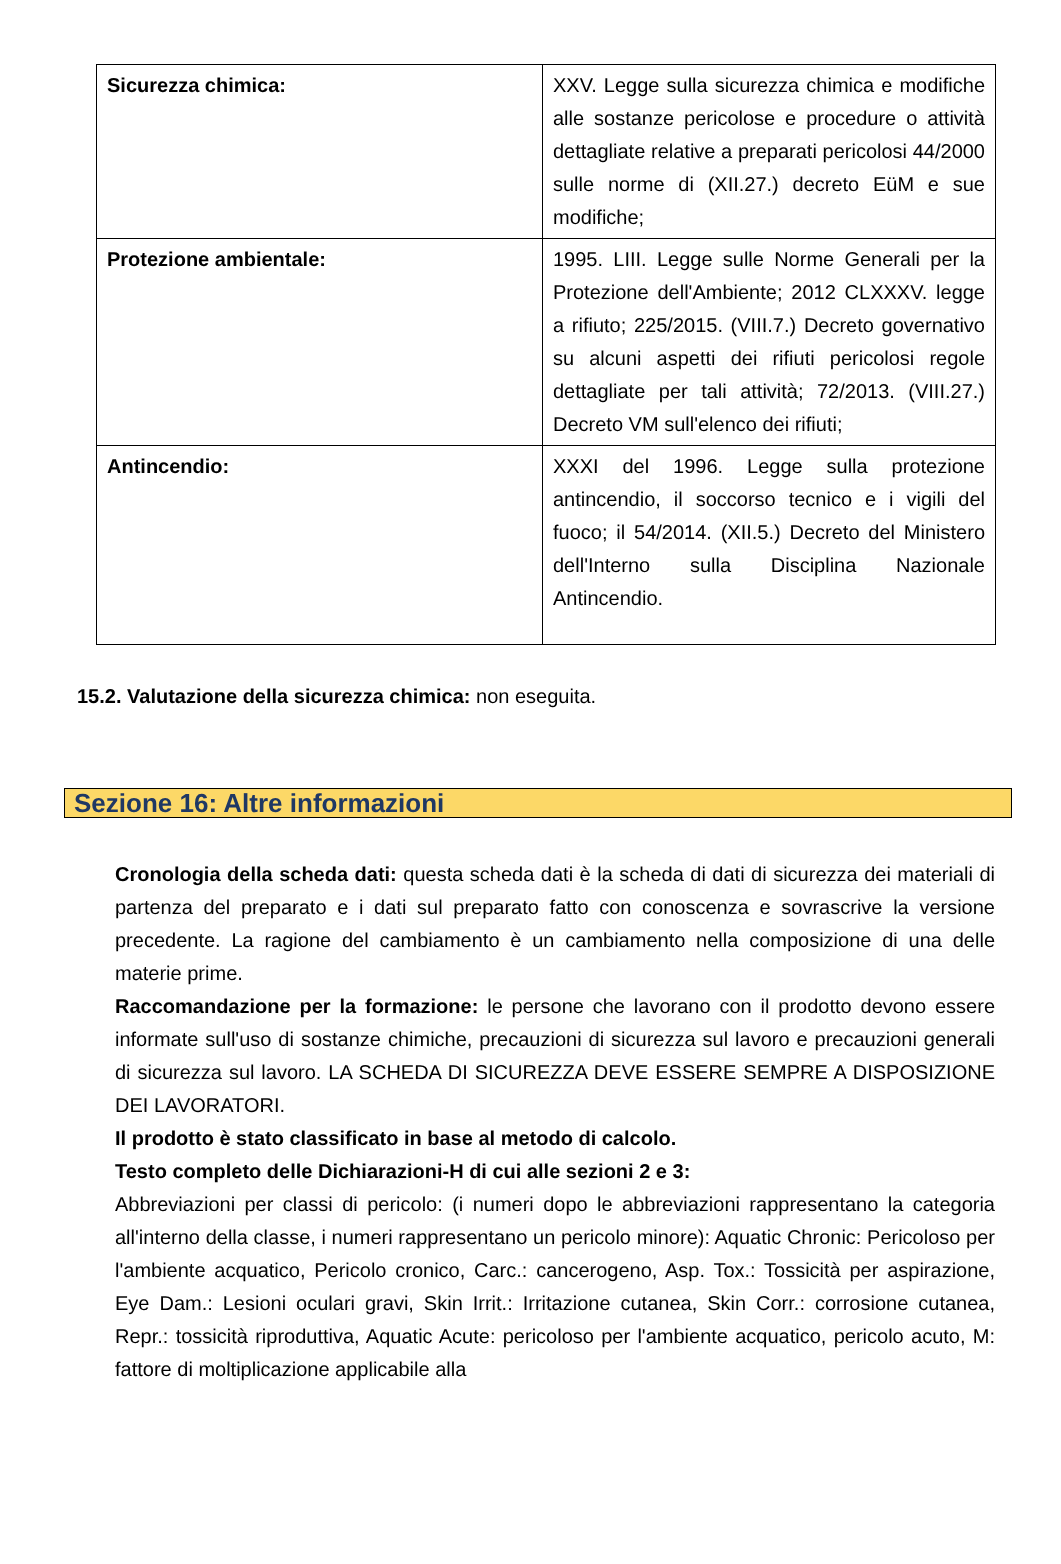| Sicurezza chimica: | XXV. Legge sulla sicurezza chimica e modifiche alle sostanze pericolose e procedure o attività dettagliate relative a preparati pericolosi 44/2000 sulle norme di (XII.27.) decreto EüM e sue modifiche; |
| Protezione ambientale: | 1995. LIII. Legge sulle Norme Generali per la Protezione dell'Ambiente; 2012 CLXXXV. legge a rifiuto; 225/2015. (VIII.7.) Decreto governativo su alcuni aspetti dei rifiuti pericolosi regole dettagliate per tali attività; 72/2013. (VIII.27.) Decreto VM sull'elenco dei rifiuti; |
| Antincendio: | XXXI del 1996. Legge sulla protezione antincendio, il soccorso tecnico e i vigili del fuoco; il 54/2014. (XII.5.) Decreto del Ministero dell'Interno sulla Disciplina Nazionale Antincendio. |
15.2. Valutazione della sicurezza chimica: non eseguita.
Sezione 16: Altre informazioni
Cronologia della scheda dati: questa scheda dati è la scheda di dati di sicurezza dei materiali di partenza del preparato e i dati sul preparato fatto con conoscenza e sovrascrive la versione precedente. La ragione del cambiamento è un cambiamento nella composizione di una delle materie prime.
Raccomandazione per la formazione: le persone che lavorano con il prodotto devono essere informate sull'uso di sostanze chimiche, precauzioni di sicurezza sul lavoro e precauzioni generali di sicurezza sul lavoro. LA SCHEDA DI SICUREZZA DEVE ESSERE SEMPRE A DISPOSIZIONE DEI LAVORATORI.
Il prodotto è stato classificato in base al metodo di calcolo.
Testo completo delle Dichiarazioni-H di cui alle sezioni 2 e 3:
Abbreviazioni per classi di pericolo: (i numeri dopo le abbreviazioni rappresentano la categoria all'interno della classe, i numeri rappresentano un pericolo minore): Aquatic Chronic: Pericoloso per l'ambiente acquatico, Pericolo cronico, Carc.: cancerogeno, Asp. Tox.: Tossicità per aspirazione, Eye Dam.: Lesioni oculari gravi, Skin Irrit.: Irritazione cutanea, Skin Corr.: corrosione cutanea, Repr.: tossicità riproduttiva, Aquatic Acute: pericoloso per l'ambiente acquatico, pericolo acuto, M: fattore di moltiplicazione applicabile alla